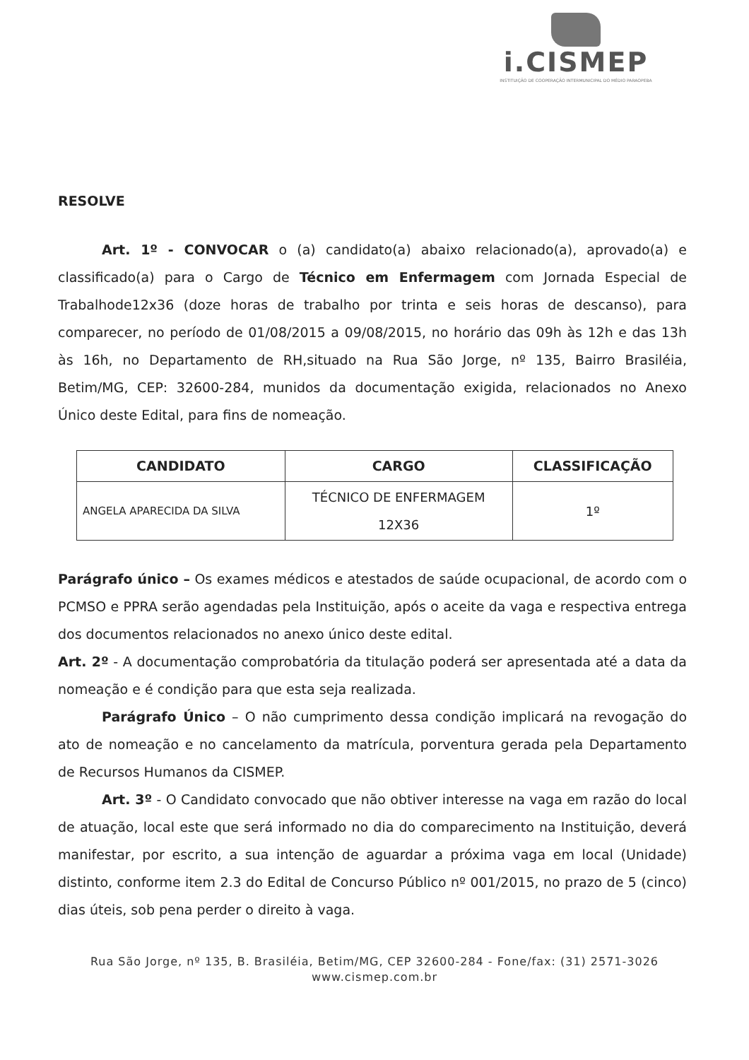i.CISMEP
INSTITUIÇÃO DE COOPERAÇÃO INTERMUNICIPAL DO MÉDIO PARAOPEBA
RESOLVE
Art. 1º - CONVOCAR o (a) candidato(a) abaixo relacionado(a), aprovado(a) e classificado(a) para o Cargo de Técnico em Enfermagem com Jornada Especial de Trabalhode12x36 (doze horas de trabalho por trinta e seis horas de descanso), para comparecer, no período de 01/08/2015 a 09/08/2015, no horário das 09h às 12h e das 13h às 16h, no Departamento de RH,situado na Rua São Jorge, nº 135, Bairro Brasiléia, Betim/MG, CEP: 32600-284, munidos da documentação exigida, relacionados no Anexo Único deste Edital, para fins de nomeação.
| CANDIDATO | CARGO | CLASSIFICAÇÃO |
| --- | --- | --- |
| ANGELA APARECIDA DA SILVA | TÉCNICO DE ENFERMAGEM 12X36 | 1º |
Parágrafo único – Os exames médicos e atestados de saúde ocupacional, de acordo com o PCMSO e PPRA serão agendadas pela Instituição, após o aceite da vaga e respectiva entrega dos documentos relacionados no anexo único deste edital.
Art. 2º - A documentação comprobatória da titulação poderá ser apresentada até a data da nomeação e é condição para que esta seja realizada.
Parágrafo Único – O não cumprimento dessa condição implicará na revogação do ato de nomeação e no cancelamento da matrícula, porventura gerada pela Departamento de Recursos Humanos da CISMEP.
Art. 3º - O Candidato convocado que não obtiver interesse na vaga em razão do local de atuação, local este que será informado no dia do comparecimento na Instituição, deverá manifestar, por escrito, a sua intenção de aguardar a próxima vaga em local (Unidade) distinto, conforme item 2.3 do Edital de Concurso Público nº 001/2015, no prazo de 5 (cinco) dias úteis, sob pena perder o direito à vaga.
Rua São Jorge, nº 135, B. Brasiléia, Betim/MG, CEP 32600-284 - Fone/fax: (31) 2571-3026
www.cismep.com.br